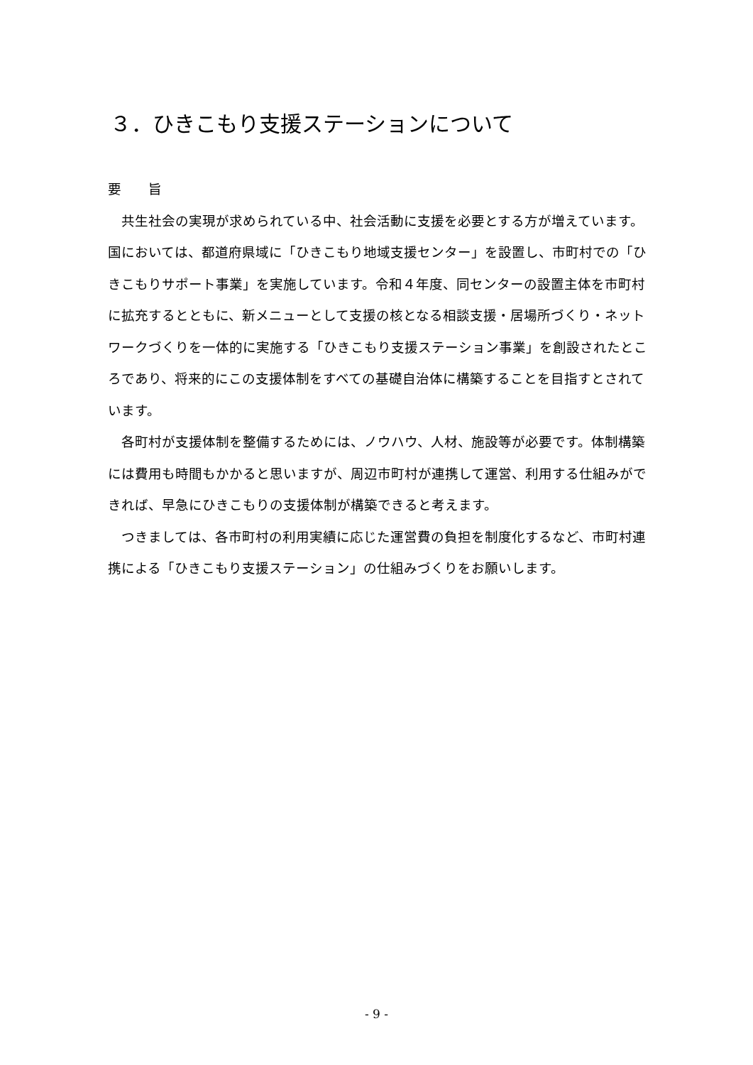３．ひきこもり支援ステーションについて
要　　旨
　共生社会の実現が求められている中、社会活動に支援を必要とする方が増えています。国においては、都道府県域に「ひきこもり地域支援センター」を設置し、市町村での「ひきこもりサポート事業」を実施しています。令和４年度、同センターの設置主体を市町村に拡充するとともに、新メニューとして支援の核となる相談支援・居場所づくり・ネットワークづくりを一体的に実施する「ひきこもり支援ステーション事業」を創設されたところであり、将来的にこの支援体制をすべての基礎自治体に構築することを目指すとされています。
　各町村が支援体制を整備するためには、ノウハウ、人材、施設等が必要です。体制構築には費用も時間もかかると思いますが、周辺市町村が連携して運営、利用する仕組みができれば、早急にひきこもりの支援体制が構築できると考えます。
　つきましては、各市町村の利用実績に応じた運営費の負担を制度化するなど、市町村連携による「ひきこもり支援ステーション」の仕組みづくりをお願いします。
- 9 -